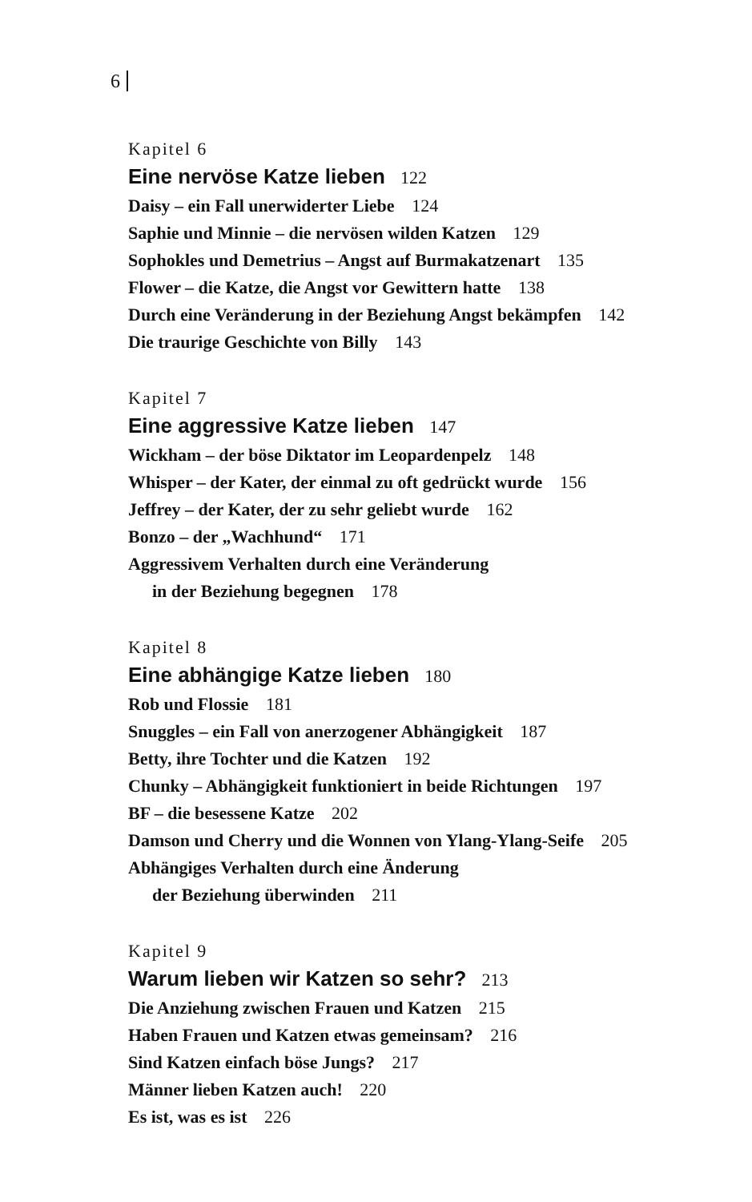6
Kapitel 6
Eine nervöse Katze lieben 122
Daisy – ein Fall unerwiderter Liebe 124
Saphie und Minnie – die nervösen wilden Katzen 129
Sophokles und Demetrius – Angst auf Burmakatzenart 135
Flower – die Katze, die Angst vor Gewittern hatte 138
Durch eine Veränderung in der Beziehung Angst bekämpfen 142
Die traurige Geschichte von Billy 143
Kapitel 7
Eine aggressive Katze lieben 147
Wickham – der böse Diktator im Leopardenpelz 148
Whisper – der Kater, der einmal zu oft gedrückt wurde 156
Jeffrey – der Kater, der zu sehr geliebt wurde 162
Bonzo – der „Wachhund“ 171
Aggressivem Verhalten durch eine Veränderung
in der Beziehung begegnen 178
Kapitel 8
Eine abhängige Katze lieben 180
Rob und Flossie 181
Snuggles – ein Fall von anerzogener Abhängigkeit 187
Betty, ihre Tochter und die Katzen 192
Chunky – Abhängigkeit funktioniert in beide Richtungen 197
BF – die besessene Katze 202
Damson und Cherry und die Wonnen von Ylang-Ylang-Seife 205
Abhängiges Verhalten durch eine Änderung
der Beziehung überwinden 211
Kapitel 9
Warum lieben wir Katzen so sehr? 213
Die Anziehung zwischen Frauen und Katzen 215
Haben Frauen und Katzen etwas gemeinsam? 216
Sind Katzen einfach böse Jungs? 217
Männer lieben Katzen auch! 220
Es ist, was es ist 226